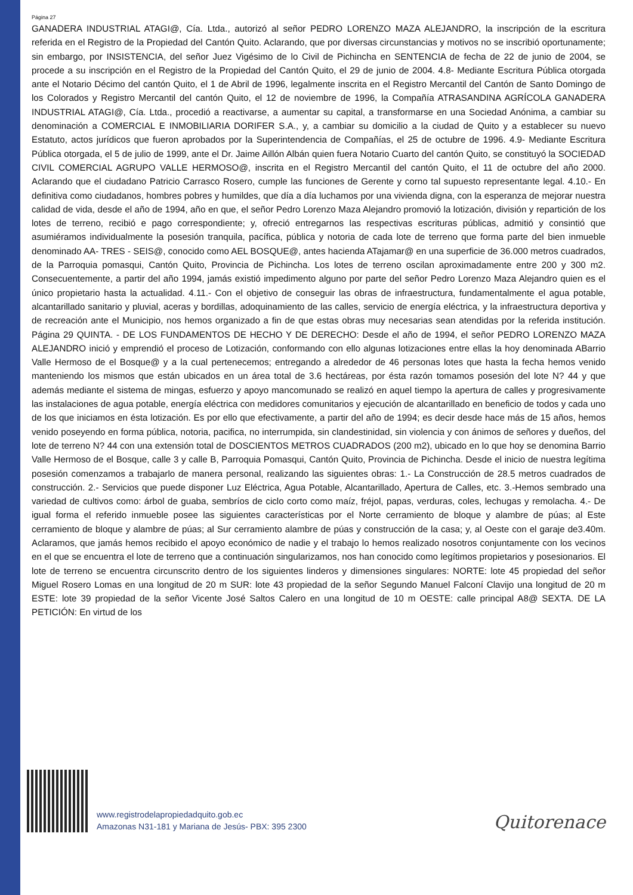Página 27
GANADERA INDUSTRIAL ATAGI@, Cía. Ltda., autorizó al señor PEDRO LORENZO MAZA ALEJANDRO, la inscripción de la escritura referida en el Registro de la Propiedad del Cantón Quito. Aclarando, que por diversas circunstancias y motivos no se inscribió oportunamente; sin embargo, por INSISTENCIA, del señor Juez Vigésimo de lo Civil de Pichincha en SENTENCIA de fecha de 22 de junio de 2004, se procede a su inscripción en el Registro de la Propiedad del Cantón Quito, el 29 de junio de 2004. 4.8- Mediante Escritura Pública otorgada ante el Notario Décimo del cantón Quito, el 1 de Abril de 1996, legalmente inscrita en el Registro Mercantil del Cantón de Santo Domingo de los Colorados y Registro Mercantil del cantón Quito, el 12 de noviembre de 1996, la Compañía ATRASANDINA AGRÍCOLA GANADERA INDUSTRIAL ATAGI@, Cía. Ltda., procedió a reactivarse, a aumentar su capital, a transformarse en una Sociedad Anónima, a cambiar su denominación a COMERCIAL E INMOBILIARIA DORIFER S.A., y, a cambiar su domicilio a la ciudad de Quito y a establecer su nuevo Estatuto, actos jurídicos que fueron aprobados por la Superintendencia de Compañías, el 25 de octubre de 1996. 4.9- Mediante Escritura Pública otorgada, el 5 de julio de 1999, ante el Dr. Jaime Aillón Albán quien fuera Notario Cuarto del cantón Quito, se constituyó la SOCIEDAD CIVIL COMERCIAL AGRUPO VALLE HERMOSO@, inscrita en el Registro Mercantil del cantón Quito, el 11 de octubre del año 2000. Aclarando que el ciudadano Patricio Carrasco Rosero, cumple las funciones de Gerente y corno tal supuesto representante legal. 4.10.- En definitiva como ciudadanos, hombres pobres y humildes, que día a día luchamos por una vivienda digna, con la esperanza de mejorar nuestra calidad de vida, desde el año de 1994, año en que, el señor Pedro Lorenzo Maza Alejandro promovió la lotización, división y repartición de los lotes de terreno, recibió e pago correspondiente; y, ofreció entregarnos las respectivas escrituras públicas, admitió y consintió que asumiéramos individualmente la posesión tranquila, pacífica, pública y notoria de cada lote de terreno que forma parte del bien inmueble denominado AA- TRES - SEIS@, conocido como AEL BOSQUE@, antes hacienda ATajamar@ en una superficie de 36.000 metros cuadrados, de la Parroquia pomasqui, Cantón Quito, Provincia de Pichincha. Los lotes de terreno oscilan aproximadamente entre 200 y 300 m2. Consecuentemente, a partir del año 1994, jamás existió impedimento alguno por parte del señor Pedro Lorenzo Maza Alejandro quien es el único propietario hasta la actualidad. 4.11.- Con el objetivo de conseguir las obras de infraestructura, fundamentalmente el agua potable, alcantarillado sanitario y pluvial, aceras y bordillas, adoquinamiento de las calles, servicio de energía eléctrica, y la infraestructura deportiva y de recreación ante el Municipio, nos hemos organizado a fin de que estas obras muy necesarias sean atendidas por la referida institución. Página 29 QUINTA. - DE LOS FUNDAMENTOS DE HECHO Y DE DERECHO: Desde el año de 1994, el señor PEDRO LORENZO MAZA ALEJANDRO inició y emprendió el proceso de Lotización, conformando con ello algunas lotizaciones entre ellas la hoy denominada ABarrio Valle Hermoso de el Bosque@ y a la cual pertenecemos; entregando a alrededor de 46 personas lotes que hasta la fecha hemos venido manteniendo los mismos que están ubicados en un área total de 3.6 hectáreas, por ésta razón tomamos posesión del lote N? 44 y que además mediante el sistema de mingas, esfuerzo y apoyo mancomunado se realizó en aquel tiempo la apertura de calles y progresivamente las instalaciones de agua potable, energía eléctrica con medidores comunitarios y ejecución de alcantarillado en beneficio de todos y cada uno de los que iniciamos en ésta lotización. Es por ello que efectivamente, a partir del año de 1994; es decir desde hace más de 15 años, hemos venido poseyendo en forma pública, notoria, pacifica, no interrumpida, sin clandestinidad, sin violencia y con ánimos de señores y dueños, del lote de terreno N? 44 con una extensión total de DOSCIENTOS METROS CUADRADOS (200 m2), ubicado en lo que hoy se denomina Barrio Valle Hermoso de el Bosque, calle 3 y calle B, Parroquia Pomasqui, Cantón Quito, Provincia de Pichincha. Desde el inicio de nuestra legítima posesión comenzamos a trabajarlo de manera personal, realizando las siguientes obras: 1.- La Construcción de 28.5 metros cuadrados de construcción. 2.- Servicios que puede disponer Luz Eléctrica, Agua Potable, Alcantarillado, Apertura de Calles, etc. 3.-Hemos sembrado una variedad de cultivos como: árbol de guaba, sembríos de ciclo corto como maíz, fréjol, papas, verduras, coles, lechugas y remolacha. 4.- De igual forma el referido inmueble posee las siguientes características por el Norte cerramiento de bloque y alambre de púas; al Este cerramiento de bloque y alambre de púas; al Sur cerramiento alambre de púas y construcción de la casa; y, al Oeste con el garaje de3.40m. Aclaramos, que jamás hemos recibido el apoyo económico de nadie y el trabajo lo hemos realizado nosotros conjuntamente con los vecinos en el que se encuentra el lote de terreno que a continuación singularizamos, nos han conocido como legítimos propietarios y posesionarios. El lote de terreno se encuentra circunscrito dentro de los siguientes linderos y dimensiones singulares: NORTE: lote 45 propiedad del señor Miguel Rosero Lomas en una longitud de 20 m SUR: lote 43 propiedad de la señor Segundo Manuel Falconí Clavijo una longitud de 20 m ESTE: lote 39 propiedad de la señor Vicente José Saltos Calero en una longitud de 10 m OESTE: calle principal A8@ SEXTA. DE LA PETICIÓN: En virtud de los
www.registrodelapropiedadquito.gob.ec
Amazonas N31-181 y Mariana de Jesús- PBX: 395 2300
Quitorenace